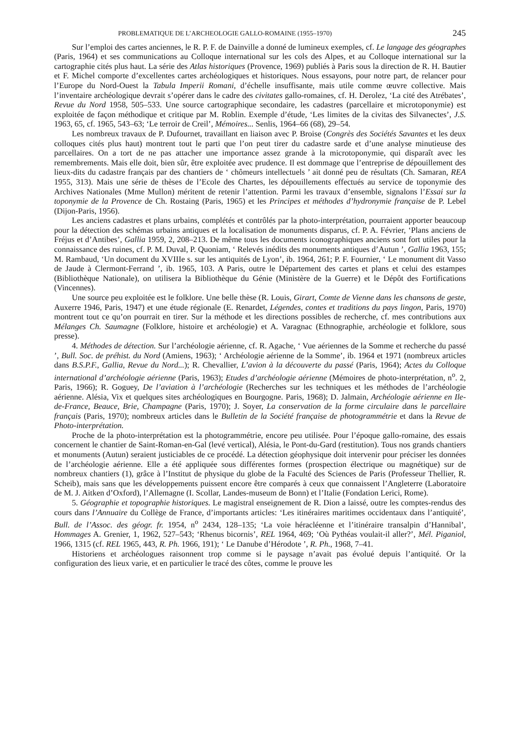PROBLEMATIQUE DE L’ARCHEOLOGIE GALLO-ROMAINE (1955–1970) 245
Sur l’emploi des cartes anciennes, le R. P. F. de Dainville a donné de lumineux exemples, cf. Le langage des géographes (Paris, 1964) et ses communications au Colloque international sur les cols des Alpes, et au Colloque international sur la cartographie cités plus haut. La série des Atlas historiques (Provence, 1969) publiés à Paris sous la direction de R. H. Bautier et F. Michel comporte d’excellentes cartes archéologiques et historiques. Nous essayons, pour notre part, de relancer pour l’Europe du Nord-Ouest la Tabula Imperii Romani, d’échelle insuffisante, mais utile comme œuvre collective. Mais l’inventaire archéologique devrait s’opérer dans le cadre des civitates gallo-romaines, cf. H. Derolez, ‘La cité des Atrébates’, Revue du Nord 1958, 505–533. Une source cartographique secondaire, les cadastres (parcellaire et microtoponymie) est exploitée de façon méthodique et critique par M. Roblin. Exemple d’étude, ‘Les limites de la civitas des Silvanectes’, J.S. 1963, 65, cf. 1965, 543–63; ‘Le terroir de Creil’, Mémoires... Senlis, 1964–66 (68), 29–54.
Les nombreux travaux de P. Dufournet, travaillant en liaison avec P. Broise (Congrès des Sociétés Savantes et les deux colloques cités plus haut) montrent tout le parti que l’on peut tirer du cadastre sarde et d’une analyse minutieuse des parcellaires. On a tort de ne pas attacher une importance assez grande à la microtoponymie, qui disparaît avec les remembrements. Mais elle doit, bien sûr, être exploitée avec prudence. Il est dommage que l’entreprise de dépouillement des lieux-dits du cadastre français par des chantiers de ‘ chômeurs intellectuels ’ ait donné peu de résultats (Ch. Samaran, REA 1955, 313). Mais une série de thèses de l’Ecole des Chartes, les dépouillements effectués au service de toponymie des Archives Nationales (Mme Mullon) méritent de retenir l’attention. Parmi les travaux d’ensemble, signalons l’Essai sur la toponymie de la Provence de Ch. Rostaing (Paris, 1965) et les Principes et méthodes d’hydronymie française de P. Lebel (Dijon-Paris, 1956).
Les anciens cadastres et plans urbains, complétés et contrôlés par la photo-interprétation, pourraient apporter beaucoup pour la détection des schémas urbains antiques et la localisation de monuments disparus, cf. P. A. Février, ‘Plans anciens de Fréjus et d’Antibes’, Gallia 1959, 2, 208–213. De même tous les documents iconographiques anciens sont fort utiles pour la connaissance des ruines, cf. P. M. Duval, P. Quoniam, ‘ Relevés inédits des monuments antiques d’Autun ’, Gallia 1963, 155; M. Rambaud, ‘Un document du XVIIIe s. sur les antiquités de Lyon’, ib. 1964, 261; P. F. Fournier, ‘ Le monument dit Vasso de Jaude à Clermont-Ferrand ’, ib. 1965, 103. A Paris, outre le Département des cartes et plans et celui des estampes (Bibliothèque Nationale), on utilisera la Bibliothèque du Génie (Ministère de la Guerre) et le Dépôt des Fortifications (Vincennes).
Une source peu exploitée est le folklore. Une belle thèse (R. Louis, Girart, Comte de Vienne dans les chansons de geste, Auxerre 1946, Paris, 1947) et une étude régionale (E. Renardet, Légendes, contes et traditions du pays lingon, Paris, 1970) montrent tout ce qu’on pourrait en tirer. Sur la méthode et les directions possibles de recherche, cf. mes contributions aux Mélanges Ch. Saumagne (Folklore, histoire et archéologie) et A. Varagnac (Ethnographie, archéologie et folklore, sous presse).
4. Méthodes de détection. Sur l’archéologie aérienne, cf. R. Agache, ‘ Vue aériennes de la Somme et recherche du passé ’, Bull. Soc. de préhist. du Nord (Amiens, 1963); ‘ Archéologie aérienne de la Somme’, ib. 1964 et 1971 (nombreux articles dans B.S.P.F., Gallia, Revue du Nord...); R. Chevallier, L’avion à la découverte du passé (Paris, 1964); Actes du Colloque international d’archéologie aérienne (Paris, 1963); Etudes d’archéologie aérienne (Mémoires de photo-interprétation, n<sup>o</sup>. 2, Paris, 1966); R. Goguey, De l’aviation à l’archéologie (Recherches sur les techniques et les méthodes de l’archéologie aérienne. Alésia, Vix et quelques sites archéologiques en Bourgogne. Paris, 1968); D. Jalmain, Archéologie aérienne en Ile-de-France, Beauce, Brie, Champagne (Paris, 1970); J. Soyer, La conservation de la forme circulaire dans le parcellaire français (Paris, 1970); nombreux articles dans le Bulletin de la Société française de photogrammétrie et dans la Revue de Photo-interprétation.
Proche de la photo-interprétation est la photogrammétrie, encore peu utilisée. Pour l’époque gallo-romaine, des essais concernent le chantier de Saint-Roman-en-Gal (levé vertical), Alésia, le Pont-du-Gard (restitution). Tous nos grands chantiers et monuments (Autun) seraient justiciables de ce procédé. La détection géophysique doit intervenir pour préciser les données de l’archéologie aérienne. Elle a été appliquée sous différentes formes (prospection électrique ou magnétique) sur de nombreux chantiers (1), grâce à l’Institut de physique du globe de la Faculté des Sciences de Paris (Professeur Thellier, R. Scheib), mais sans que les développements puissent encore être comparés à ceux que connaissent l’Angleterre (Laboratoire de M. J. Aitken d’Oxford), l’Allemagne (I. Scollar, Landes-museum de Bonn) et l’Italie (Fondation Lerici, Rome).
5. Géographie et topographie historiques. Le magistral enseignement de R. Dion a laissé, outre les comptes-rendus des cours dans l’Annuaire du Collège de France, d’importants articles: ‘Les itinéraires maritimes occidentaux dans l’antiquité’, Bull. de l’Assoc. des géogr. fr. 1954, n<sup>o</sup> 2434, 128–135; ‘La voie héracléenne et l’itinéraire transalpin d’Hannibal’, Hommages A. Grenier, 1, 1962, 527–543; ‘Rhenus bicornis’, REL 1964, 469; ‘Où Pythéas voulait-il aller?’, Mél. Piganiol, 1966, 1315 (cf. REL 1965, 443, R. Ph. 1966, 191); ‘ Le Danube d’Hérodote ’, R. Ph., 1968, 7–41.
Historiens et archéologues raisonnent trop comme si le paysage n’avait pas évolué depuis l’antiquité. Or la configuration des lieux varie, et en particulier le tracé des côtes, comme le prouve les